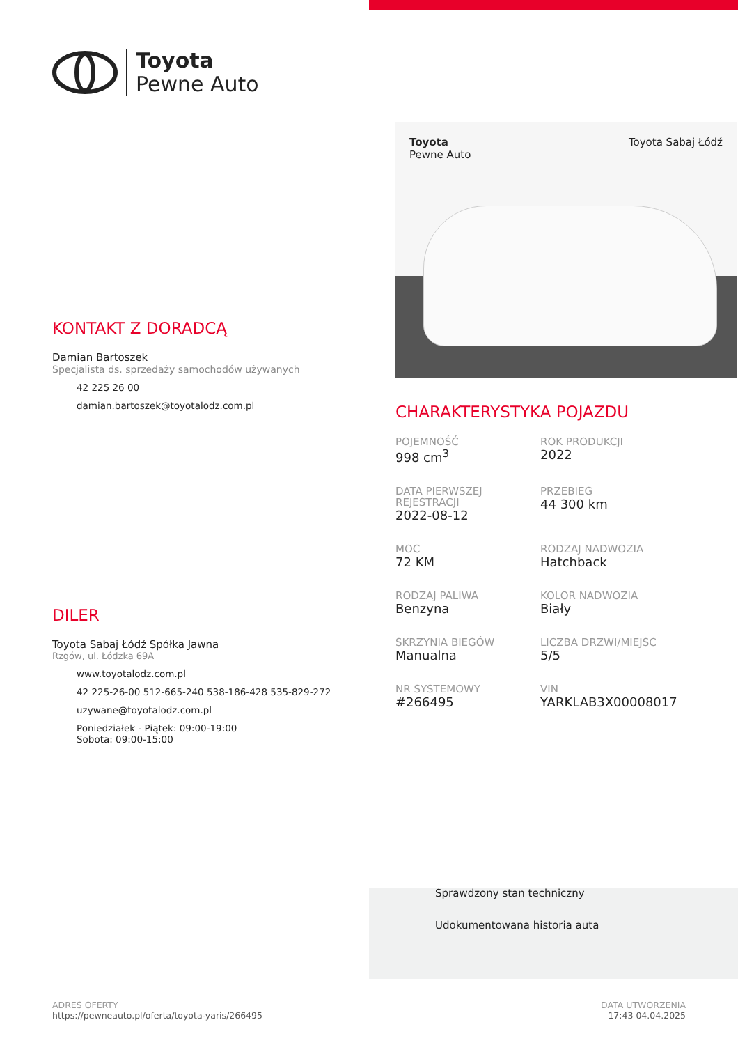Toyota
Pewne Auto
KONTAKT Z DORADCĄ
Damian Bartoszek
Specjalista ds. sprzedaży samochodów używanych
42 225 26 00
damian.bartoszek@toyotalodz.com.pl
DILER
Toyota Sabaj Łódź Spółka Jawna
Rzgów, ul. Łódzka 69A
www.toyotalodz.com.pl
42 225-26-00 512-665-240 538-186-428 535-829-272
uzywane@toyotalodz.com.pl
Poniedziałek - Piątek: 09:00-19:00
Sobota: 09:00-15:00
Toyota
Pewne Auto Toyota Sabaj Łódź
CHARAKTERYSTYKA POJAZDU
POJEMNOŚĆ
998 cm<sup>3</sup>
ROK PRODUKCJI
2022
DATA PIERWSZEJ REJESTRACJI
2022-08-12
PRZEBIEG
44 300 km
MOC
72 KM
RODZAJ NADWOZIA
Hatchback
RODZAJ PALIWA
Benzyna
KOLOR NADWOZIA
Biały
SKRZYNIA BIEGÓW
Manualna
LICZBA DRZWI/MIEJSC
5/5
NR SYSTEMOWY
#266495
VIN
YARKLAB3X00008017
Sprawdzony stan techniczny
Udokumentowana historia auta
ADRES OFERTY
https://pewneauto.pl/oferta/toyota-yaris/266495
DATA UTWORZENIA
17:43 04.04.2025